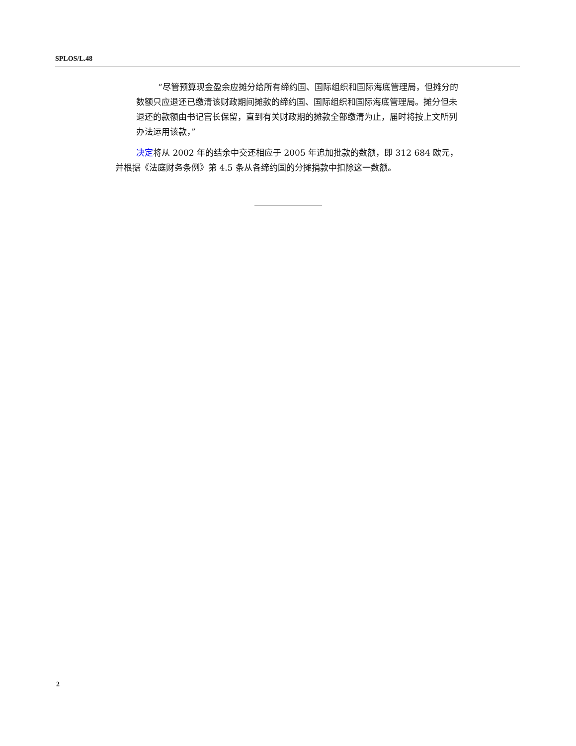SPLOS/L.48
“尽管预算现金盈余应摊分给所有缔约国、国际组织和国际海底管理局，但摊分的数额只应退还已缴清该财政期间摊款的缔约国、国际组织和国际海底管理局。摊分但未退还的款额由书记官长保留，直到有关财政期的摊款全部缴清为止，届时将按上文所列办法运用该款，”
决定将从 2002 年的结余中交还相应于 2005 年追加批款的数额，即 312 684 欧元，并根据《法庭财务条例》第 4.5 条从各缔约国的分摊捐款中扣除这一数额。
2